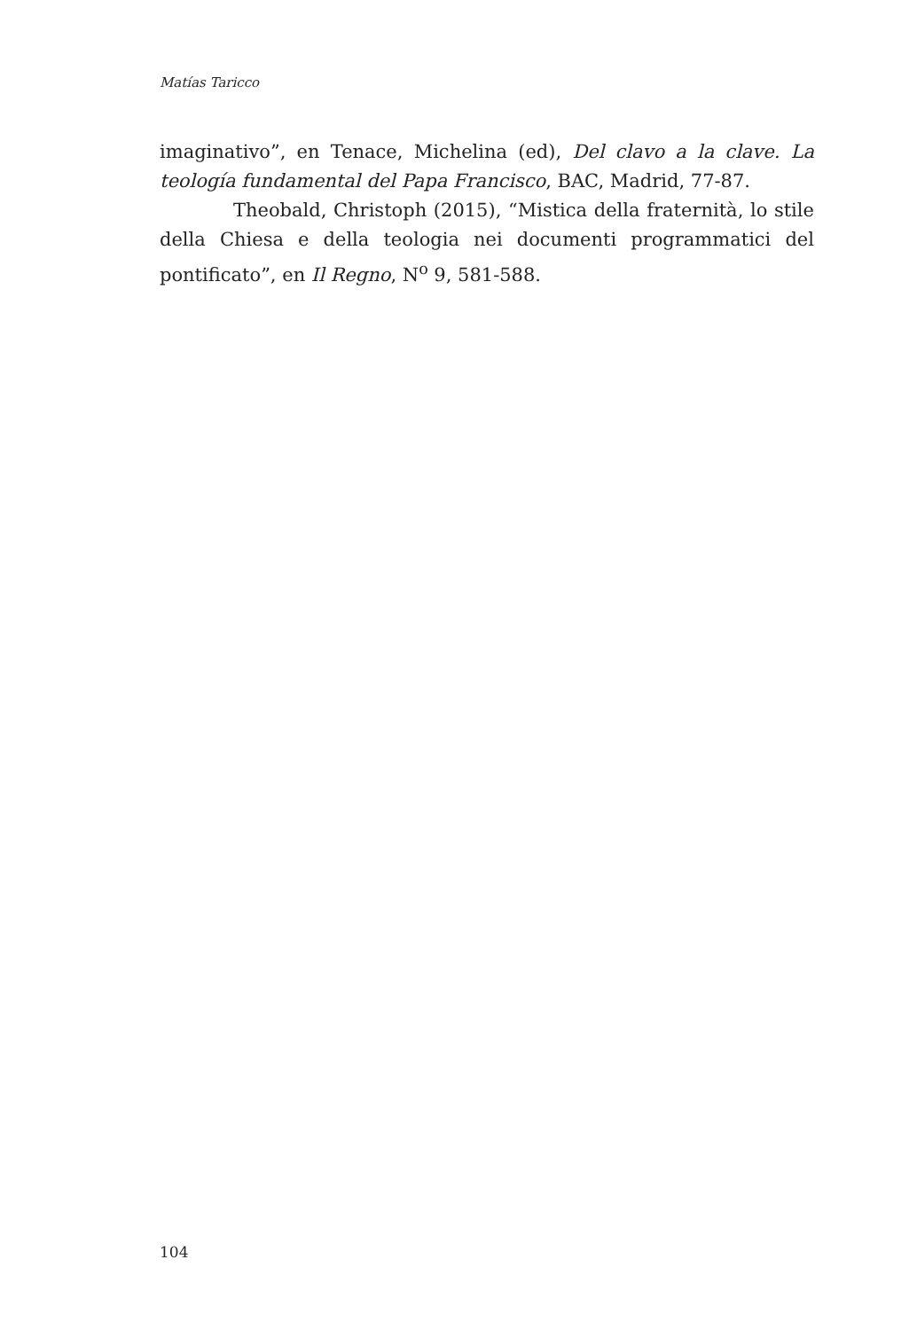Matías Taricco
imaginativo”, en Tenace, Michelina (ed), Del clavo a la clave. La teolo­gía fundamental del Papa Francisco, BAC, Madrid, 77-87.
Theobald, Christoph (2015), “Mistica della fraternità, lo stile della Chiesa e della teologia nei documenti programmatici del pontifi­cato”, en Il Regno, N<sup>o</sup> 9, 581-588.
104